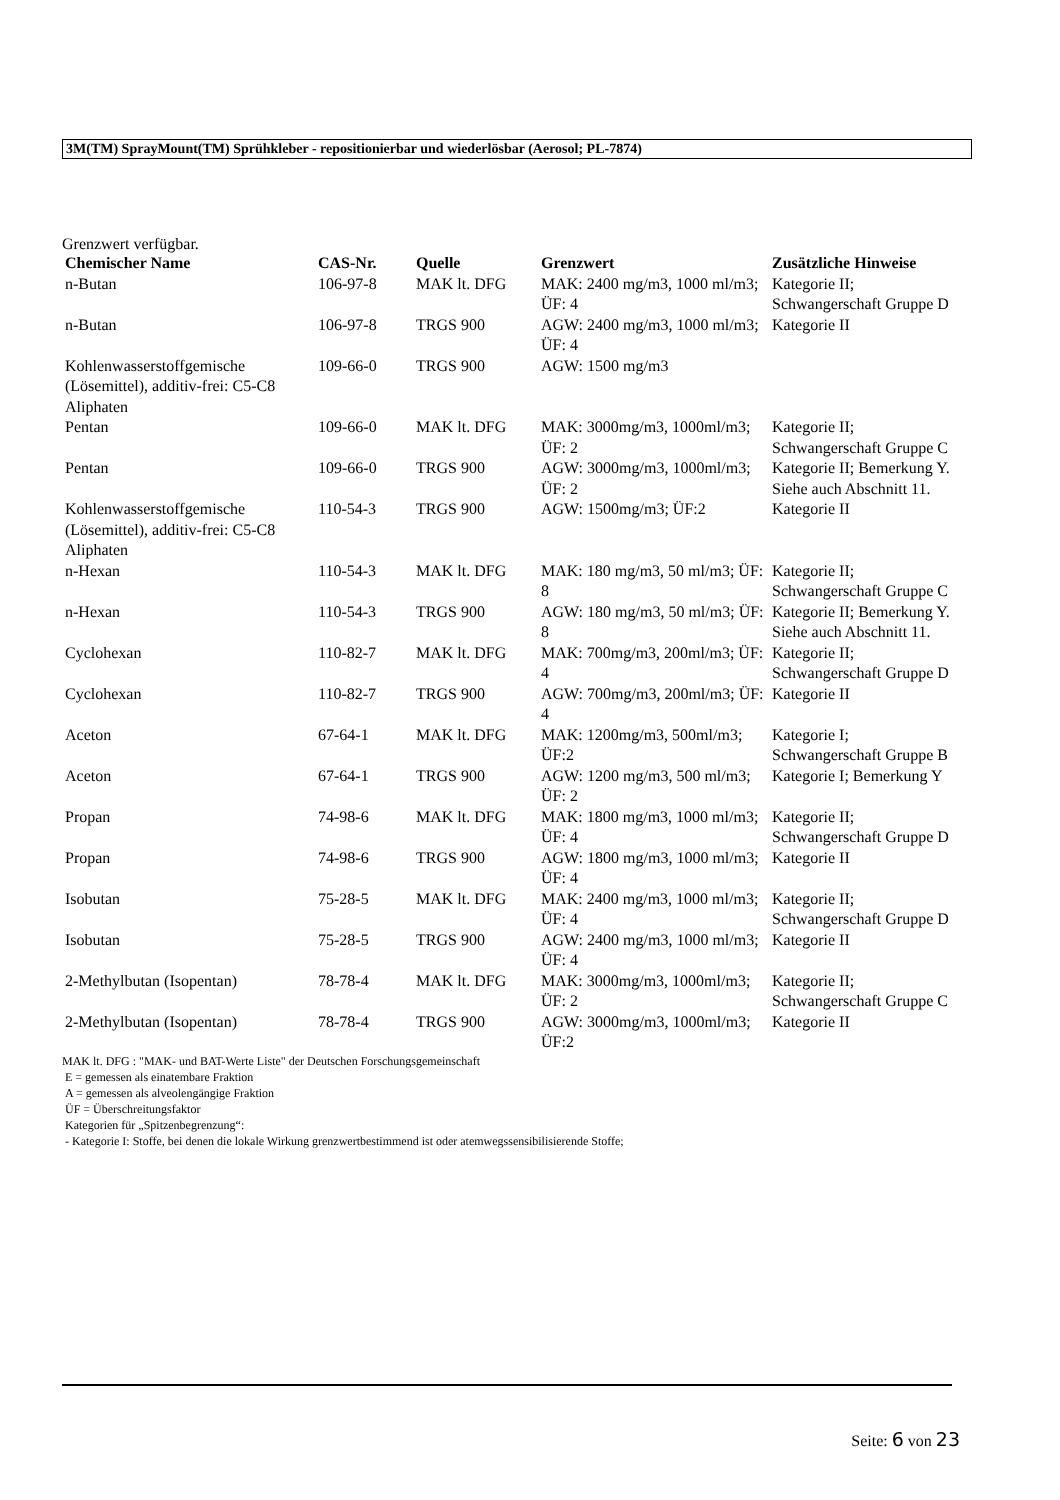3M(TM) SprayMount(TM) Sprühkleber - repositionierbar und wiederlösbar (Aerosol; PL-7874)
Grenzwert verfügbar.
| Chemischer Name | CAS-Nr. | Quelle | Grenzwert | Zusätzliche Hinweise |
| --- | --- | --- | --- | --- |
| n-Butan | 106-97-8 | MAK lt. DFG | MAK: 2400 mg/m3, 1000 ml/m3; ÜF: 4 | Kategorie II; Schwangerschaft Gruppe D |
| n-Butan | 106-97-8 | TRGS 900 | AGW: 2400 mg/m3, 1000 ml/m3; ÜF: 4 | Kategorie II |
| Kohlenwasserstoffgemische (Lösemittel), additiv-frei: C5-C8 Aliphaten | 109-66-0 | TRGS 900 | AGW: 1500 mg/m3 | |
| Pentan | 109-66-0 | MAK lt. DFG | MAK: 3000mg/m3, 1000ml/m3; ÜF: 2 | Kategorie II; Schwangerschaft Gruppe C |
| Pentan | 109-66-0 | TRGS 900 | AGW: 3000mg/m3, 1000ml/m3; ÜF: 2 | Kategorie II; Bemerkung Y. Siehe auch Abschnitt 11. |
| Kohlenwasserstoffgemische (Lösemittel), additiv-frei: C5-C8 Aliphaten | 110-54-3 | TRGS 900 | AGW: 1500mg/m3; ÜF:2 | Kategorie II |
| n-Hexan | 110-54-3 | MAK lt. DFG | MAK: 180 mg/m3, 50 ml/m3; ÜF: 8 | Kategorie II; Schwangerschaft Gruppe C |
| n-Hexan | 110-54-3 | TRGS 900 | AGW: 180 mg/m3, 50 ml/m3; ÜF: 8 | Kategorie II; Bemerkung Y. Siehe auch Abschnitt 11. |
| Cyclohexan | 110-82-7 | MAK lt. DFG | MAK: 700mg/m3, 200ml/m3; ÜF: 4 | Kategorie II; Schwangerschaft Gruppe D |
| Cyclohexan | 110-82-7 | TRGS 900 | AGW: 700mg/m3, 200ml/m3; ÜF: 4 | Kategorie II |
| Aceton | 67-64-1 | MAK lt. DFG | MAK: 1200mg/m3, 500ml/m3; ÜF:2 | Kategorie I; Schwangerschaft Gruppe B |
| Aceton | 67-64-1 | TRGS 900 | AGW: 1200 mg/m3, 500 ml/m3; ÜF: 2 | Kategorie I; Bemerkung Y |
| Propan | 74-98-6 | MAK lt. DFG | MAK: 1800 mg/m3, 1000 ml/m3; ÜF: 4 | Kategorie II; Schwangerschaft Gruppe D |
| Propan | 74-98-6 | TRGS 900 | AGW: 1800 mg/m3, 1000 ml/m3; ÜF: 4 | Kategorie II |
| Isobutan | 75-28-5 | MAK lt. DFG | MAK: 2400 mg/m3, 1000 ml/m3; ÜF: 4 | Kategorie II; Schwangerschaft Gruppe D |
| Isobutan | 75-28-5 | TRGS 900 | AGW: 2400 mg/m3, 1000 ml/m3; ÜF: 4 | Kategorie II |
| 2-Methylbutan (Isopentan) | 78-78-4 | MAK lt. DFG | MAK: 3000mg/m3, 1000ml/m3; ÜF: 2 | Kategorie II; Schwangerschaft Gruppe C |
| 2-Methylbutan (Isopentan) | 78-78-4 | TRGS 900 | AGW: 3000mg/m3, 1000ml/m3; ÜF:2 | Kategorie II |
MAK lt. DFG : "MAK- und BAT-Werte Liste" der Deutschen Forschungsgemeinschaft
E = gemessen als einatembare Fraktion
A = gemessen als alveolengängige Fraktion
ÜF = Überschreitungsfaktor
Kategorien für „Spitzenbegrenzung“:
- Kategorie I: Stoffe, bei denen die lokale Wirkung grenzwertbestimmend ist oder atemwegssensibilisierende Stoffe;
Seite: 6 von 23